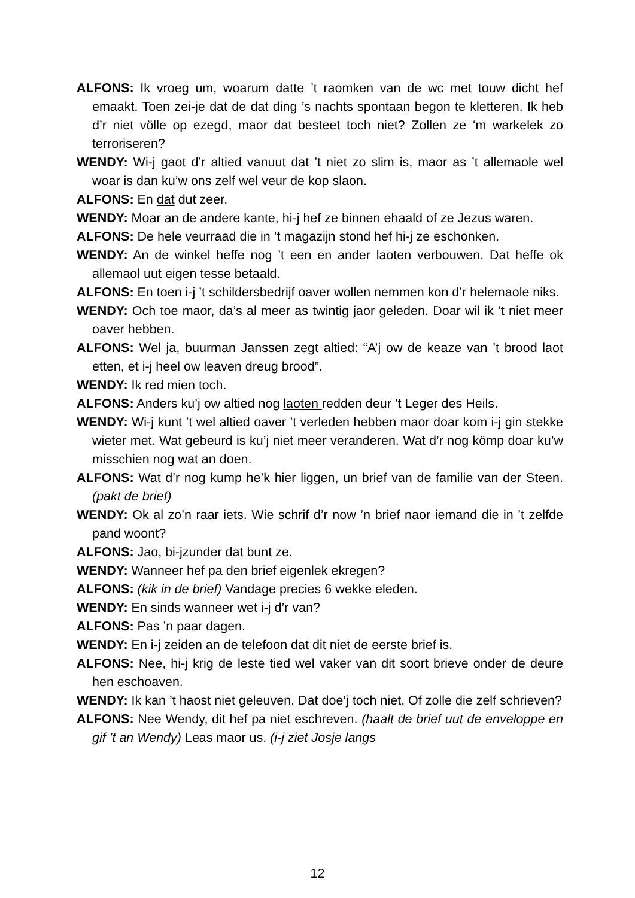ALFONS: Ik vroeg um, woarum datte ’t raomken van de wc met touw dicht hef emaakt. Toen zei-je dat de dat ding ’s nachts spontaan begon te kletteren. Ik heb d’r niet völle op ezegd, maor dat besteet toch niet? Zollen ze ‘m warkelek zo terroriseren?
WENDY: Wi-j gaot d’r altied vanuut dat ’t niet zo slim is, maor as ’t allemaole wel woar is dan ku’w ons zelf wel veur de kop slaon.
ALFONS: En dat dut zeer.
WENDY: Moar an de andere kante, hi-j hef ze binnen ehaald of ze Jezus waren.
ALFONS: De hele veurraad die in ’t magazijn stond hef hi-j ze eschonken.
WENDY: An de winkel heffe nog ’t een en ander laoten verbouwen. Dat heffe ok allemaol uut eigen tesse betaald.
ALFONS: En toen i-j ’t schildersbedrijf oaver wollen nemmen kon d’r helemaole niks.
WENDY: Och toe maor, da’s al meer as twintig jaor geleden. Doar wil ik ’t niet meer oaver hebben.
ALFONS: Wel ja, buurman Janssen zegt altied: “A’j ow de keaze van ’t brood laot etten, et i-j heel ow leaven dreug brood”.
WENDY: Ik red mien toch.
ALFONS: Anders ku’j ow altied nog laoten redden deur ’t Leger des Heils.
WENDY: Wi-j kunt ’t wel altied oaver ’t verleden hebben maor doar kom i-j gin stekke wieter met. Wat gebeurd is ku’j niet meer veranderen. Wat d’r nog kömp doar ku’w misschien nog wat an doen.
ALFONS: Wat d’r nog kump he’k hier liggen, un brief van de familie van der Steen. (pakt de brief)
WENDY: Ok al zo’n raar iets. Wie schrif d’r now ’n brief naor iemand die in ’t zelfde pand woont?
ALFONS: Jao, bi-jzunder dat bunt ze.
WENDY: Wanneer hef pa den brief eigenlek ekregen?
ALFONS: (kik in de brief) Vandage precies 6 wekke eleden.
WENDY: En sinds wanneer wet i-j d’r van?
ALFONS: Pas ’n paar dagen.
WENDY: En i-j zeiden an de telefoon dat dit niet de eerste brief is.
ALFONS: Nee, hi-j krig de leste tied wel vaker van dit soort brieve onder de deure hen eschoaven.
WENDY: Ik kan ’t haost niet geleuven. Dat doe’j toch niet. Of zolle die zelf schrieven?
ALFONS: Nee Wendy, dit hef pa niet eschreven. (haalt de brief uut de enveloppe en gif ’t an Wendy) Leas maor us. (i-j ziet Josje langs
12